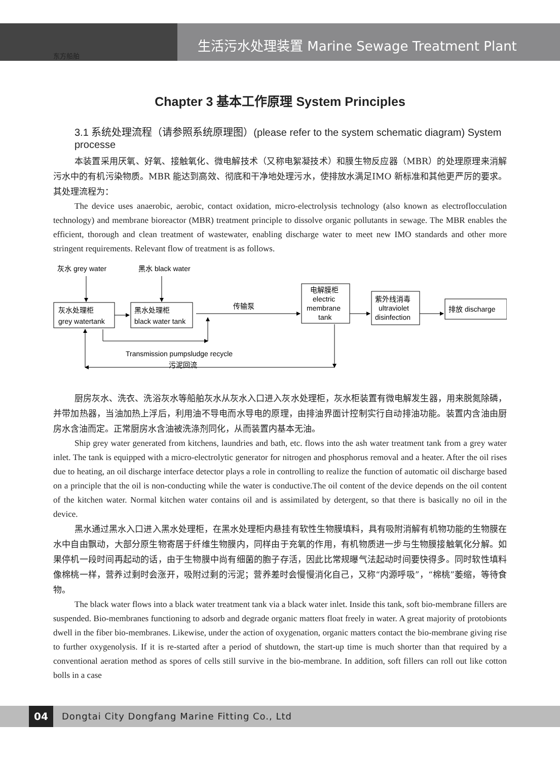东方船舶
生活污水处理装置 Marine Sewage Treatment Plant
Chapter 3 基本工作原理 System Principles
3.1 系统处理流程（请参照系统原理图）(please refer to the system schematic diagram) System processe
本装置采用厌氧、好氧、接触氧化、微电解技术（又称电絮凝技术）和膜生物反应器（MBR）的处理原理来消解污水中的有机污染物质。MBR 能达到高效、彻底和干净地处理污水，使排放水满足IMO 新标准和其他更严厉的要求。其处理流程为：
The device uses anaerobic, aerobic, contact oxidation, micro-electrolysis technology (also known as electroflocculation technology) and membrane bioreactor (MBR) treatment principle to dissolve organic pollutants in sewage. The MBR enables the efficient, thorough and clean treatment of wastewater, enabling discharge water to meet new IMO standards and other more stringent requirements. Relevant flow of treatment is as follows.
灰水 grey water
黑水 black water
灰水处理柜
grey watertank
黑水处理柜
black water tank
传输泵
电解膜柜
electric
membrane
tank
紫外线消毒
ultraviolet
disinfection
排放 discharge
Transmission pumpsludge recycle
污泥回流
厨房灰水、洗衣、洗浴灰水等船舶灰水从灰水入口进入灰水处理柜，灰水柜装置有微电解发生器，用来脱氮除磷，并带加热器，当油加热上浮后，利用油不导电而水导电的原理，由排油界面计控制实行自动排油功能。装置内含油由厨房水含油而定。正常厨房水含油被洗涤剂同化，从而装置内基本无油。
Ship grey water generated from kitchens, laundries and bath, etc. flows into the ash water treatment tank from a grey water inlet. The tank is equipped with a micro-electrolytic generator for nitrogen and phosphorus removal and a heater. After the oil rises due to heating, an oil discharge interface detector plays a role in controlling to realize the function of automatic oil discharge based on a principle that the oil is non-conducting while the water is conductive.The oil content of the device depends on the oil content of the kitchen water. Normal kitchen water contains oil and is assimilated by detergent, so that there is basically no oil in the device.
黑水通过黑水入口进入黑水处理柜，在黑水处理柜内悬挂有软性生物膜填料，具有吸附消解有机物功能的生物膜在水中自由飘动，大部分原生物寄居于纤维生物膜内，同样由于充氧的作用，有机物质进一步与生物膜接触氧化分解。如果停机一段时间再起动的话，由于生物膜中尚有细菌的胞子存活，因此比常规曝气法起动时间要快得多。同时软性填料像棉桃一样，营养过剩时会涨开，吸附过剩的污泥；营养差时会慢慢消化自己，又称“内源呼吸”，“棉桃”萎缩，等待食物。
The black water flows into a black water treatment tank via a black water inlet. Inside this tank, soft bio-membrane fillers are suspended. Bio-membranes functioning to adsorb and degrade organic matters float freely in water. A great majority of protobionts dwell in the fiber bio-membranes. Likewise, under the action of oxygenation, organic matters contact the bio-membrane giving rise to further oxygenolysis. If it is re-started after a period of shutdown, the start-up time is much shorter than that required by a conventional aeration method as spores of cells still survive in the bio-membrane. In addition, soft fillers can roll out like cotton bolls in a case
04
Dongtai City Dongfang Marine Fitting Co., Ltd